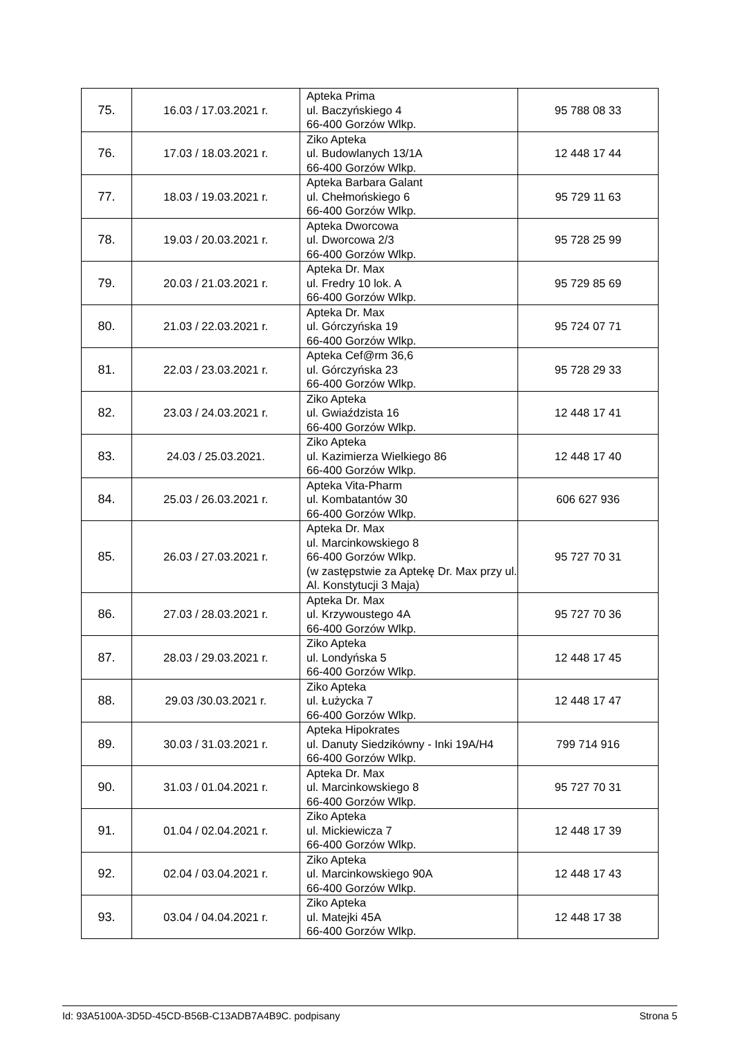| 75. | 16.03 / 17.03.2021 r. | Apteka Prima ul. Baczyńskiego 4 66-400 Gorzów Wlkp. | 95 788 08 33 |
| 76. | 17.03 / 18.03.2021 r. | Ziko Apteka ul. Budowlanych 13/1A 66-400 Gorzów Wlkp. | 12 448 17 44 |
| 77. | 18.03 / 19.03.2021 r. | Apteka Barbara Galant ul. Chełmońskiego 6 66-400 Gorzów Wlkp. | 95 729 11 63 |
| 78. | 19.03 / 20.03.2021 r. | Apteka Dworcowa ul. Dworcowa 2/3 66-400 Gorzów Wlkp. | 95 728 25 99 |
| 79. | 20.03 / 21.03.2021 r. | Apteka Dr. Max ul. Fredry 10 lok. A 66-400 Gorzów Wlkp. | 95 729 85 69 |
| 80. | 21.03 / 22.03.2021 r. | Apteka Dr. Max ul. Górczyńska 19 66-400 Gorzów Wlkp. | 95 724 07 71 |
| 81. | 22.03 / 23.03.2021 r. | Apteka Cef@rm 36,6 ul. Górczyńska 23 66-400 Gorzów Wlkp. | 95 728 29 33 |
| 82. | 23.03 / 24.03.2021 r. | Ziko Apteka ul. Gwiaździsta 16 66-400 Gorzów Wlkp. | 12 448 17 41 |
| 83. | 24.03 / 25.03.2021. | Ziko Apteka ul. Kazimierza Wielkiego 86 66-400 Gorzów Wlkp. | 12 448 17 40 |
| 84. | 25.03 / 26.03.2021 r. | Apteka Vita-Pharm ul. Kombatantów 30 66-400 Gorzów Wlkp. | 606 627 936 |
| 85. | 26.03 / 27.03.2021 r. | Apteka Dr. Max ul. Marcinkowskiego 8 66-400 Gorzów Wlkp. (w zastępstwie za Aptekę Dr. Max przy ul. Al. Konstytucji 3 Maja) | 95 727 70 31 |
| 86. | 27.03 / 28.03.2021 r. | Apteka Dr. Max ul. Krzywoustego 4A 66-400 Gorzów Wlkp. | 95 727 70 36 |
| 87. | 28.03 / 29.03.2021 r. | Ziko Apteka ul. Londyńska 5 66-400 Gorzów Wlkp. | 12 448 17 45 |
| 88. | 29.03 /30.03.2021 r. | Ziko Apteka ul. Łużycka 7 66-400 Gorzów Wlkp. | 12 448 17 47 |
| 89. | 30.03 / 31.03.2021 r. | Apteka Hipokrates ul. Danuty Siedzikówny - Inki 19A/H4 66-400 Gorzów Wlkp. | 799 714 916 |
| 90. | 31.03 / 01.04.2021 r. | Apteka Dr. Max ul. Marcinkowskiego 8 66-400 Gorzów Wlkp. | 95 727 70 31 |
| 91. | 01.04 / 02.04.2021 r. | Ziko Apteka ul. Mickiewicza 7 66-400 Gorzów Wlkp. | 12 448 17 39 |
| 92. | 02.04 / 03.04.2021 r. | Ziko Apteka ul. Marcinkowskiego 90A 66-400 Gorzów Wlkp. | 12 448 17 43 |
| 93. | 03.04 / 04.04.2021 r. | Ziko Apteka ul. Matejki 45A 66-400 Gorzów Wlkp. | 12 448 17 38 |
Id: 93A5100A-3D5D-45CD-B56B-C13ADB7A4B9C. podpisany Strona 5